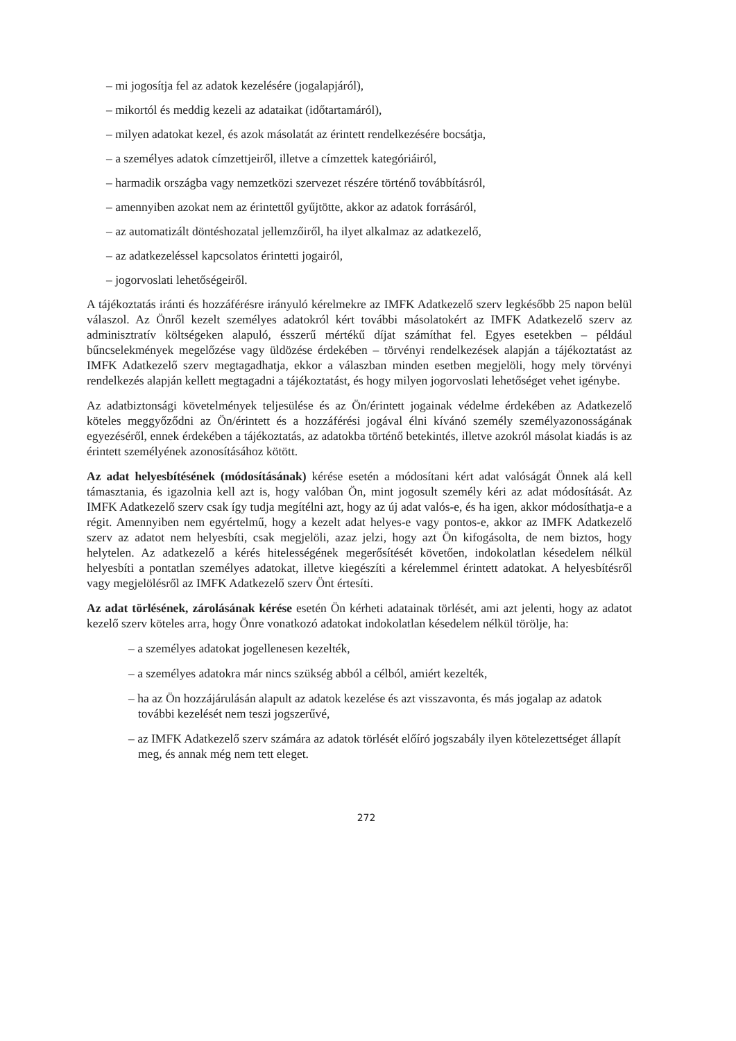– mi jogosítja fel az adatok kezelésére (jogalapjáról),
– mikortól és meddig kezeli az adataikat (időtartamáról),
– milyen adatokat kezel, és azok másolatát az érintett rendelkezésére bocsátja,
– a személyes adatok címzettjeiről, illetve a címzettek kategóriáiról,
– harmadik országba vagy nemzetközi szervezet részére történő továbbításról,
– amennyiben azokat nem az érintettől gyűjtötte, akkor az adatok forrásáról,
– az automatizált döntéshozatal jellemzőiről, ha ilyet alkalmaz az adatkezelő,
– az adatkezeléssel kapcsolatos érintetti jogairól,
– jogorvoslati lehetőségeiről.
A tájékoztatás iránti és hozzáférésre irányuló kérelmekre az IMFK Adatkezelő szerv legkésőbb 25 napon belül válaszol. Az Önről kezelt személyes adatokról kért további másolatokért az IMFK Adatkezelő szerv az adminisztratív költségeken alapuló, ésszerű mértékű díjat számíthat fel. Egyes esetekben – például bűncselekmények megelőzése vagy üldözése érdekében – törvényi rendelkezések alapján a tájékoztatást az IMFK Adatkezelő szerv megtagadhatja, ekkor a válaszban minden esetben megjelöli, hogy mely törvényi rendelkezés alapján kellett megtagadni a tájékoztatást, és hogy milyen jogorvoslati lehetőséget vehet igénybe.
Az adatbiztonsági követelmények teljesülése és az Ön/érintett jogainak védelme érdekében az Adatkezelő köteles meggyőződni az Ön/érintett és a hozzáférési jogával élni kívánó személy személyazonosságának egyezéséről, ennek érdekében a tájékoztatás, az adatokba történő betekintés, illetve azokról másolat kiadás is az érintett személyének azonosításához kötött.
Az adat helyesbítésének (módosításának) kérése esetén a módosítani kért adat valóságát Önnek alá kell támasztania, és igazolnia kell azt is, hogy valóban Ön, mint jogosult személy kéri az adat módosítását. Az IMFK Adatkezelő szerv csak így tudja megítélni azt, hogy az új adat valós-e, és ha igen, akkor módosíthatja-e a régit. Amennyiben nem egyértelmű, hogy a kezelt adat helyes-e vagy pontos-e, akkor az IMFK Adatkezelő szerv az adatot nem helyesbíti, csak megjelöli, azaz jelzi, hogy azt Ön kifogásolta, de nem biztos, hogy helytelen. Az adatkezelő a kérés hitelességének megerősítését követően, indokolatlan késedelem nélkül helyesbíti a pontatlan személyes adatokat, illetve kiegészíti a kérelemmel érintett adatokat. A helyesbítésről vagy megjelölésről az IMFK Adatkezelő szerv Önt értesíti.
Az adat törlésének, zárolásának kérése esetén Ön kérheti adatainak törlését, ami azt jelenti, hogy az adatot kezelő szerv köteles arra, hogy Önre vonatkozó adatokat indokolatlan késedelem nélkül törölje, ha:
– a személyes adatokat jogellenesen kezelték,
– a személyes adatokra már nincs szükség abból a célból, amiért kezelték,
– ha az Ön hozzájárulásán alapult az adatok kezelése és azt visszavonta, és más jogalap az adatok további kezelését nem teszi jogszerűvé,
– az IMFK Adatkezelő szerv számára az adatok törlését előíró jogszabály ilyen kötelezettséget állapít meg, és annak még nem tett eleget.
272